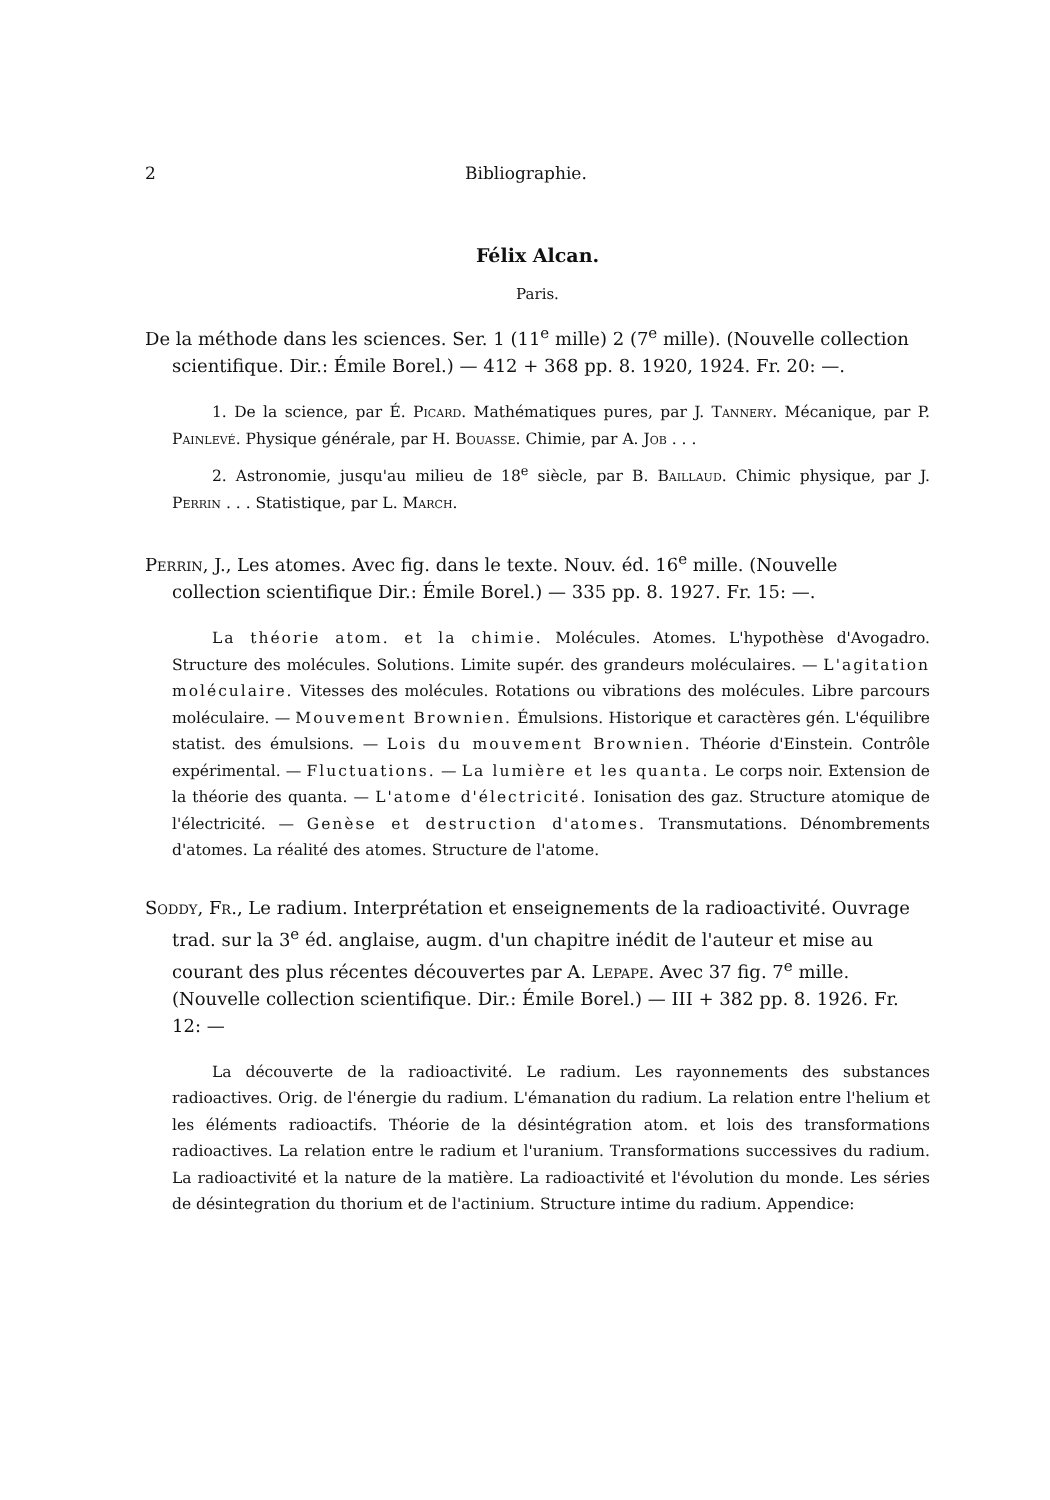2 Bibliographie.
Félix Alcan.
Paris.
De la méthode dans les sciences. Ser. 1 (11<sup>e</sup> mille) 2 (7<sup>e</sup> mille). (Nouvelle collection scientifique. Dir.: Émile Borel.) — 412 + 368 pp. 8. 1920, 1924. Fr. 20: —.
1. De la science, par É. Picard. Mathématiques pures, par J. Tannery. Mécanique, par P. Painlevé. Physique générale, par H. Bouasse. Chimie, par A. Job . . .
2. Astronomie, jusqu'au milieu de 18<sup>e</sup> siècle, par B. Baillaud. Chimic physique, par J. Perrin . . . Statistique, par L. March.
Perrin, J., Les atomes. Avec fig. dans le texte. Nouv. éd. 16<sup>e</sup> mille. (Nouvelle collection scientifique Dir.: Émile Borel.) — 335 pp. 8. 1927. Fr. 15: —.
La théorie atom. et la chimie. Molécules. Atomes. L'hypothèse d'Avogadro. Structure des molécules. Solutions. Limite supér. des grandeurs moléculaires. — L'agitation moléculaire. Vitesses des molécules. Rotations ou vibrations des molécules. Libre parcours moléculaire. — Mouvement Brownien. Émulsions. Historique et caractères gén. L'équilibre statist. des émulsions. — Lois du mouvement Brownien. Théorie d'Einstein. Contrôle expérimental. — Fluctuations. — La lumière et les quanta. Le corps noir. Extension de la théorie des quanta. — L'atome d'électricité. Ionisation des gaz. Structure atomique de l'électricité. — Genèse et destruction d'atomes. Transmutations. Dénombrements d'atomes. La réalité des atomes. Structure de l'atome.
Soddy, Fr., Le radium. Interprétation et enseignements de la radioactivité. Ouvrage trad. sur la 3<sup>e</sup> éd. anglaise, augm. d'un chapitre inédit de l'auteur et mise au courant des plus récentes découvertes par A. Lepape. Avec 37 fig. 7<sup>e</sup> mille. (Nouvelle collection scientifique. Dir.: Émile Borel.) — III + 382 pp. 8. 1926. Fr. 12: —
La découverte de la radioactivité. Le radium. Les rayonnements des substances radioactives. Orig. de l'énergie du radium. L'émanation du radium. La relation entre l'helium et les éléments radioactifs. Théorie de la désintégration atom. et lois des transformations radioactives. La relation entre le radium et l'uranium. Transformations successives du radium. La radioactivité et la nature de la matière. La radioactivité et l'évolution du monde. Les séries de désintegration du thorium et de l'actinium. Structure intime du radium. Appendice: